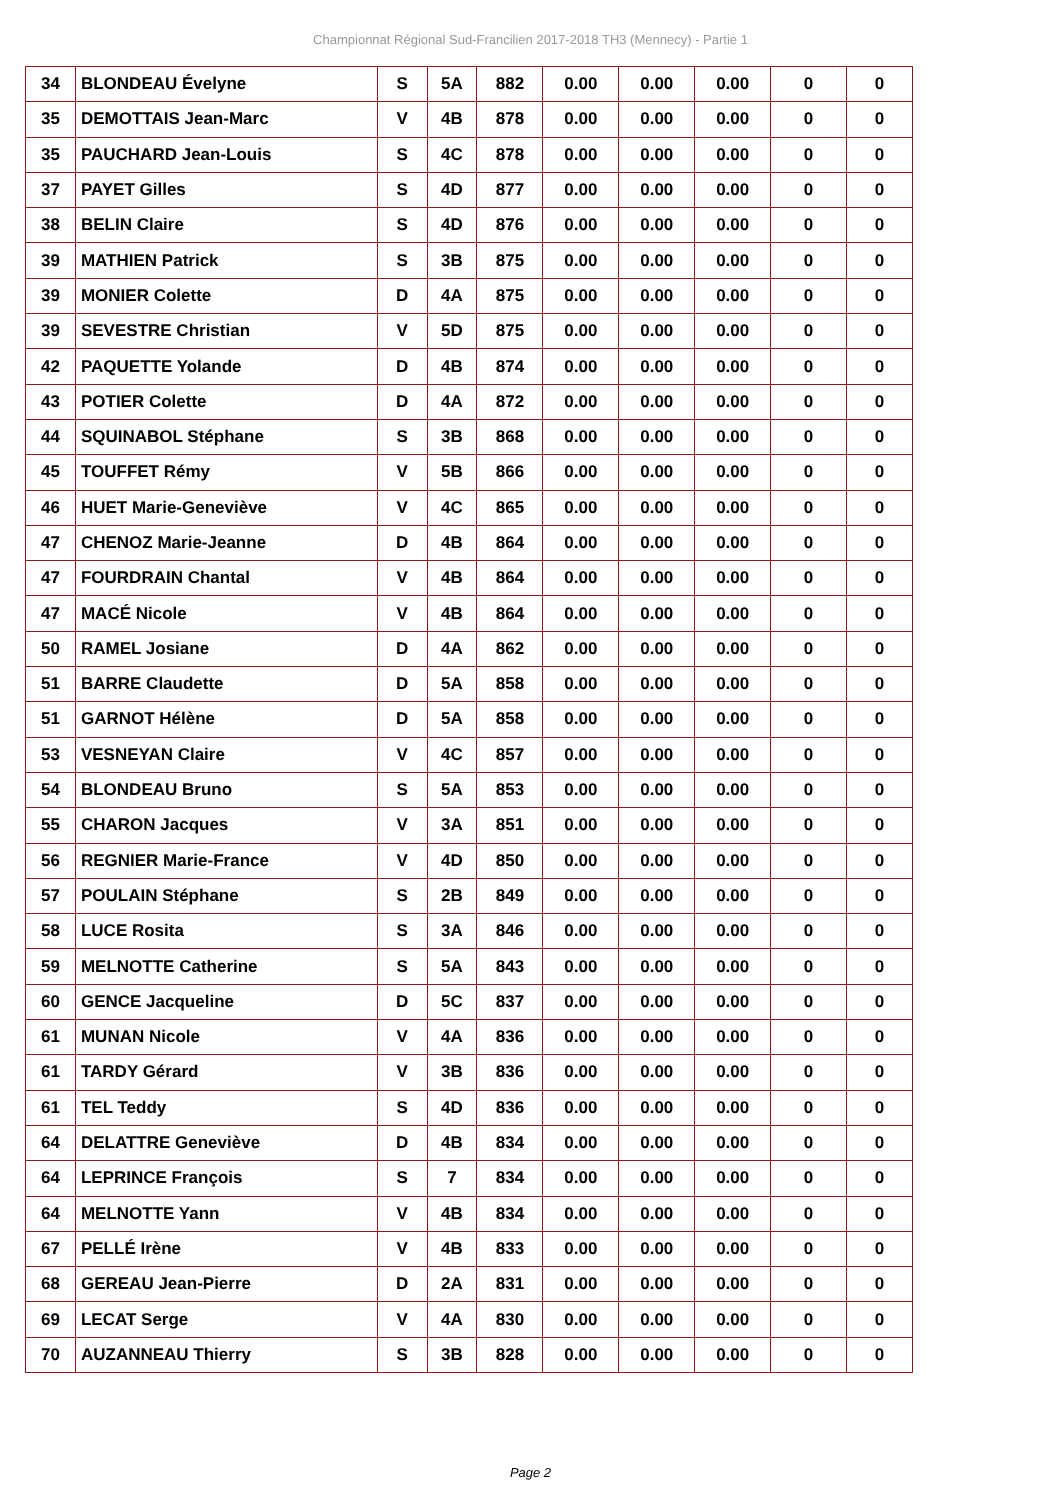Championnat Régional Sud-Francilien 2017-2018 TH3 (Mennecy) - Partie 1
| 34 | BLONDEAU Évelyne | S | 5A | 882 | 0.00 | 0.00 | 0.00 | 0 | 0 |
| 35 | DEMOTTAIS Jean-Marc | V | 4B | 878 | 0.00 | 0.00 | 0.00 | 0 | 0 |
| 35 | PAUCHARD Jean-Louis | S | 4C | 878 | 0.00 | 0.00 | 0.00 | 0 | 0 |
| 37 | PAYET Gilles | S | 4D | 877 | 0.00 | 0.00 | 0.00 | 0 | 0 |
| 38 | BELIN Claire | S | 4D | 876 | 0.00 | 0.00 | 0.00 | 0 | 0 |
| 39 | MATHIEN Patrick | S | 3B | 875 | 0.00 | 0.00 | 0.00 | 0 | 0 |
| 39 | MONIER Colette | D | 4A | 875 | 0.00 | 0.00 | 0.00 | 0 | 0 |
| 39 | SEVESTRE Christian | V | 5D | 875 | 0.00 | 0.00 | 0.00 | 0 | 0 |
| 42 | PAQUETTE Yolande | D | 4B | 874 | 0.00 | 0.00 | 0.00 | 0 | 0 |
| 43 | POTIER Colette | D | 4A | 872 | 0.00 | 0.00 | 0.00 | 0 | 0 |
| 44 | SQUINABOL Stéphane | S | 3B | 868 | 0.00 | 0.00 | 0.00 | 0 | 0 |
| 45 | TOUFFET Rémy | V | 5B | 866 | 0.00 | 0.00 | 0.00 | 0 | 0 |
| 46 | HUET Marie-Geneviève | V | 4C | 865 | 0.00 | 0.00 | 0.00 | 0 | 0 |
| 47 | CHENOZ Marie-Jeanne | D | 4B | 864 | 0.00 | 0.00 | 0.00 | 0 | 0 |
| 47 | FOURDRAIN Chantal | V | 4B | 864 | 0.00 | 0.00 | 0.00 | 0 | 0 |
| 47 | MACÉ Nicole | V | 4B | 864 | 0.00 | 0.00 | 0.00 | 0 | 0 |
| 50 | RAMEL Josiane | D | 4A | 862 | 0.00 | 0.00 | 0.00 | 0 | 0 |
| 51 | BARRE Claudette | D | 5A | 858 | 0.00 | 0.00 | 0.00 | 0 | 0 |
| 51 | GARNOT Hélène | D | 5A | 858 | 0.00 | 0.00 | 0.00 | 0 | 0 |
| 53 | VESNEYAN Claire | V | 4C | 857 | 0.00 | 0.00 | 0.00 | 0 | 0 |
| 54 | BLONDEAU Bruno | S | 5A | 853 | 0.00 | 0.00 | 0.00 | 0 | 0 |
| 55 | CHARON Jacques | V | 3A | 851 | 0.00 | 0.00 | 0.00 | 0 | 0 |
| 56 | REGNIER Marie-France | V | 4D | 850 | 0.00 | 0.00 | 0.00 | 0 | 0 |
| 57 | POULAIN Stéphane | S | 2B | 849 | 0.00 | 0.00 | 0.00 | 0 | 0 |
| 58 | LUCE Rosita | S | 3A | 846 | 0.00 | 0.00 | 0.00 | 0 | 0 |
| 59 | MELNOTTE Catherine | S | 5A | 843 | 0.00 | 0.00 | 0.00 | 0 | 0 |
| 60 | GENCE Jacqueline | D | 5C | 837 | 0.00 | 0.00 | 0.00 | 0 | 0 |
| 61 | MUNAN Nicole | V | 4A | 836 | 0.00 | 0.00 | 0.00 | 0 | 0 |
| 61 | TARDY Gérard | V | 3B | 836 | 0.00 | 0.00 | 0.00 | 0 | 0 |
| 61 | TEL Teddy | S | 4D | 836 | 0.00 | 0.00 | 0.00 | 0 | 0 |
| 64 | DELATTRE Geneviève | D | 4B | 834 | 0.00 | 0.00 | 0.00 | 0 | 0 |
| 64 | LEPRINCE François | S | 7 | 834 | 0.00 | 0.00 | 0.00 | 0 | 0 |
| 64 | MELNOTTE Yann | V | 4B | 834 | 0.00 | 0.00 | 0.00 | 0 | 0 |
| 67 | PELLÉ Irène | V | 4B | 833 | 0.00 | 0.00 | 0.00 | 0 | 0 |
| 68 | GEREAU Jean-Pierre | D | 2A | 831 | 0.00 | 0.00 | 0.00 | 0 | 0 |
| 69 | LECAT Serge | V | 4A | 830 | 0.00 | 0.00 | 0.00 | 0 | 0 |
| 70 | AUZANNEAU Thierry | S | 3B | 828 | 0.00 | 0.00 | 0.00 | 0 | 0 |
Page 2